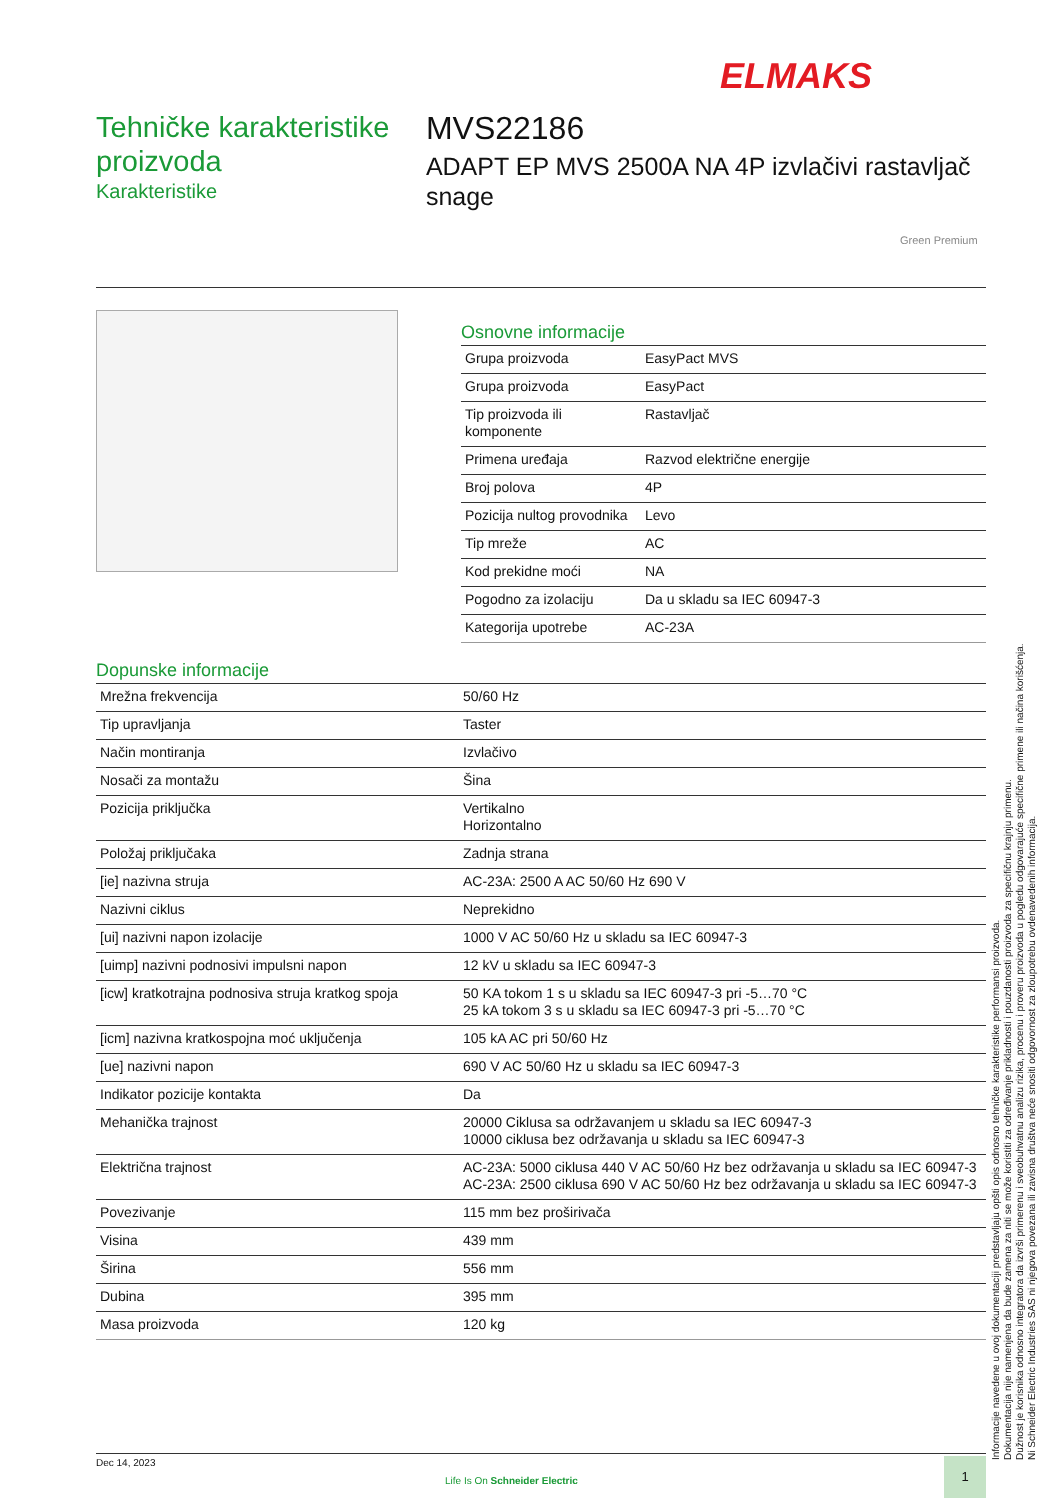ELMAKS
Tehničke karakteristike proizvoda
Karakteristike
MVS22186
ADAPT EP MVS 2500A NA 4P izvlačivi rastavljač snage
Green Premium
Osnovne informacije
| Grupa proizvoda | EasyPact MVS |
| Grupa proizvoda | EasyPact |
| Tip proizvoda ili komponente | Rastavljač |
| Primena uređaja | Razvod električne energije |
| Broj polova | 4P |
| Pozicija nultog provodnika | Levo |
| Tip mreže | AC |
| Kod prekidne moći | NA |
| Pogodno za izolaciju | Da u skladu sa IEC 60947-3 |
| Kategorija upotrebe | AC-23A |
Dopunske informacije
| Mrežna frekvencija | 50/60 Hz |
| Tip upravljanja | Taster |
| Način montiranja | Izvlačivo |
| Nosači za montažu | Šina |
| Pozicija priključka | Vertikalno Horizontalno |
| Položaj priključaka | Zadnja strana |
| [ie] nazivna struja | AC-23A: 2500 A AC 50/60 Hz 690 V |
| Nazivni ciklus | Neprekidno |
| [ui] nazivni napon izolacije | 1000 V AC 50/60 Hz u skladu sa IEC 60947-3 |
| [uimp] nazivni podnosivi impulsni napon | 12 kV u skladu sa IEC 60947-3 |
| [icw] kratkotrajna podnosiva struja kratkog spoja | 50 KA tokom 1 s u skladu sa IEC 60947-3 pri -5…70 °C 25 kA tokom 3 s u skladu sa IEC 60947-3 pri -5…70 °C |
| [icm] nazivna kratkospojna moć uključenja | 105 kA AC pri 50/60 Hz |
| [ue] nazivni napon | 690 V AC 50/60 Hz u skladu sa IEC 60947-3 |
| Indikator pozicije kontakta | Da |
| Mehanička trajnost | 20000 Ciklusa sa održavanjem u skladu sa IEC 60947-3 10000 ciklusa bez održavanja u skladu sa IEC 60947-3 |
| Električna trajnost | AC-23A: 5000 ciklusa 440 V AC 50/60 Hz bez održavanja u skladu sa IEC 60947-3 AC-23A: 2500 ciklusa 690 V AC 50/60 Hz bez održavanja u skladu sa IEC 60947-3 |
| Povezivanje | 115 mm bez proširivača |
| Visina | 439 mm |
| Širina | 556 mm |
| Dubina | 395 mm |
| Masa proizvoda | 120 kg |
Informacije navedene u ovoj dokumentaciji predstavljaju opšti opis odnosno tehničke karakteristike performansi proizvoda.
Dokumentacija nije namenjena da bude zamena za niti se može koristiti za određivanje prikladnosti i pouzdanosti proizvoda za specifičnu krajnju primenu.
Dužnost je korisnika odnosno integratora da izvrši primerenu i sveobuhvatnu analizu rizika, procenu i proveru proizvoda u pogledu odgovarajuće specifične primene ili načina korišćenja.
Ni Schneider Electric Industries SAS ni njegova povezana ili zavisna društva neće snositi odgovornost za zloupotrebu ovdenavedenih informacija.
Dec 14, 2023
Life Is On Schneider Electric
1